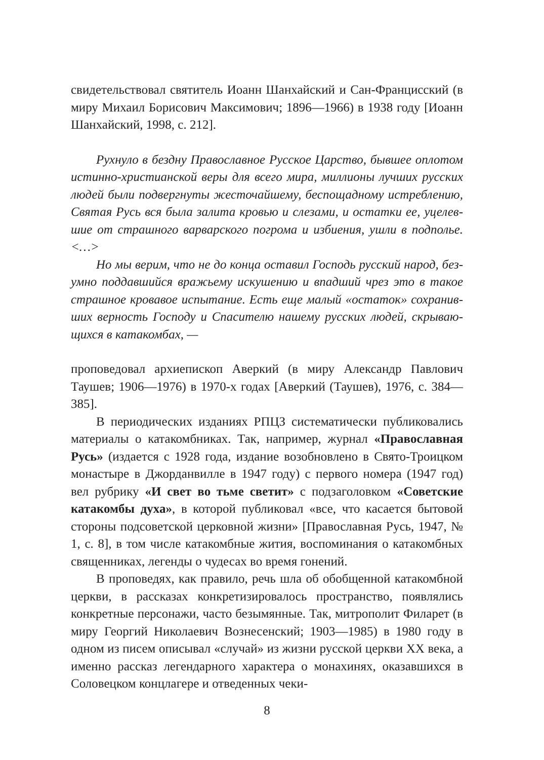свидетельствовал святитель Иоанн Шанхайский и Сан-Францис­ский (в миру Михаил Борисович Максимович; 1896—1966) в 1938 году [Иоанн Шанхайский, 1998, с. 212].
Рухнуло в бездну Православное Русское Царство, бывшее оплотом истинно-христианской веры для всего мира, миллионы лучших русских людей были подвергнуты жесточайшему, беспощадному истреблению, Святая Русь вся была залита кровью и слезами, и остатки ее, уцелев­шие от страшного варварского погрома и избиения, ушли в подполье. <…>
Но мы верим, что не до конца оставил Господь русский народ, без­умно поддавшийся вражьему искушению и впадший чрез это в такое страшное кровавое испытание. Есть еще малый «остаток» сохранив­ших верность Господу и Спасителю нашему русских людей, скрываю­щихся в катакомбах, —
проповедовал архиепископ Аверкий (в миру Александр Павлович Таушев; 1906—1976) в 1970-х годах [Аверкий (Таушев), 1976, с. 384—385].
В периодических изданиях РПЦЗ систематически публиковались материалы о катакомбниках. Так, например, журнал «Православная Русь» (издается с 1928 года, издание возобновлено в Свято-Троицком монастыре в Джорданвилле в 1947 году) с первого номера (1947 год) вел рубрику «И свет во тьме светит» с подзаголовком «Советские ката­комбы духа», в которой публиковал «все, что касается бытовой сторо­ны подсоветской церковной жизни» [Православная Русь, 1947, № 1, с. 8], в том числе катакомбные жития, воспоминания о катакомбных священниках, легенды о чудесах во время гонений.
В проповедях, как правило, речь шла об обобщенной катакомб­ной церкви, в рассказах конкретизировалось пространство, появля­лись конкретные персонажи, часто безымянные. Так, митрополит Филарет (в миру Георгий Николаевич Вознесенский; 1903—1985) в 1980 году в одном из писем описывал «случай» из жизни русской церкви XX века, а именно рассказ легендарного характера о мона­хинях, оказавшихся в Соловецком концлагере и отведенных чеки-
8